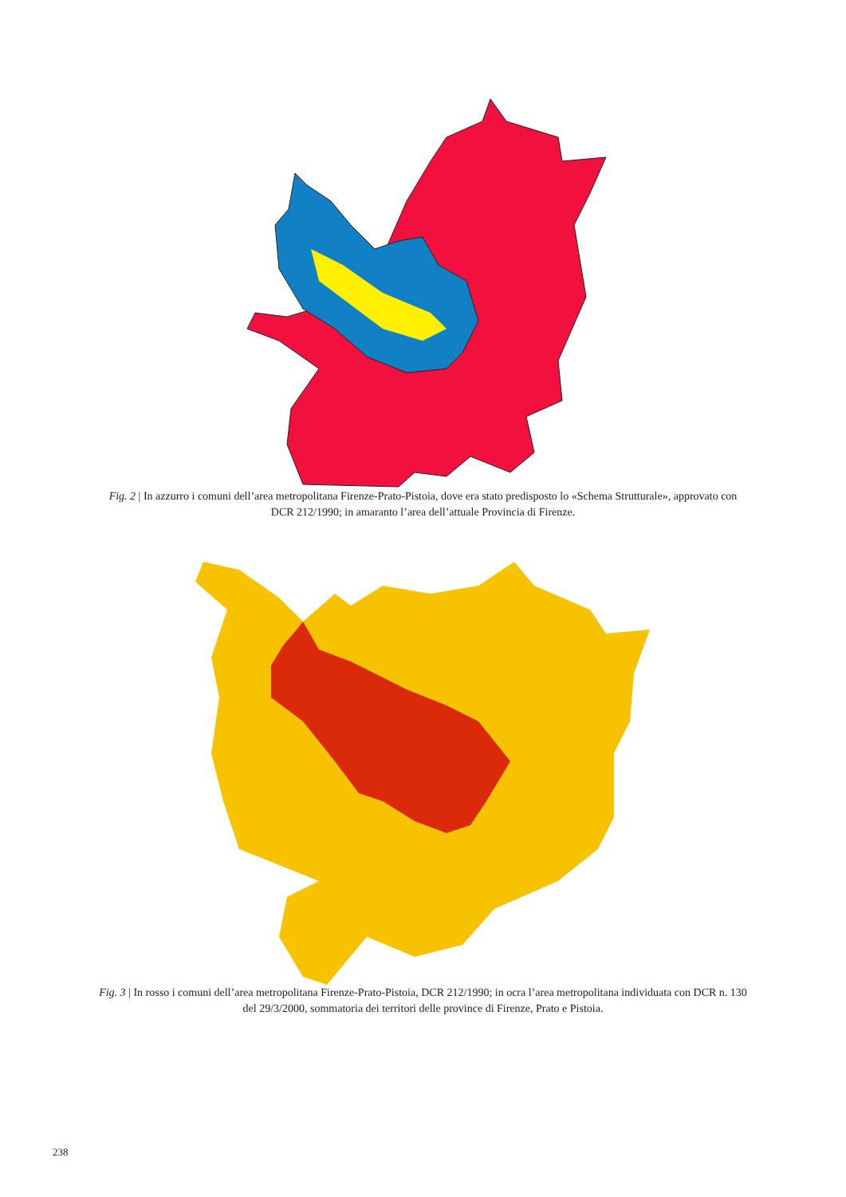Fig. 2 | In azzurro i comuni dell’area metropolitana Firenze-Prato-Pistoia, dove era stato predisposto lo «Schema Strutturale», approvato con DCR 212/1990; in amaranto l’area dell’attuale Provincia di Firenze.
Fig. 3 | In rosso i comuni dell’area metropolitana Firenze-Prato-Pistoia, DCR 212/1990; in ocra l’area metropolitana individuata con DCR n. 130 del 29/3/2000, sommatoria dei territori delle province di Firenze, Prato e Pistoia.
238